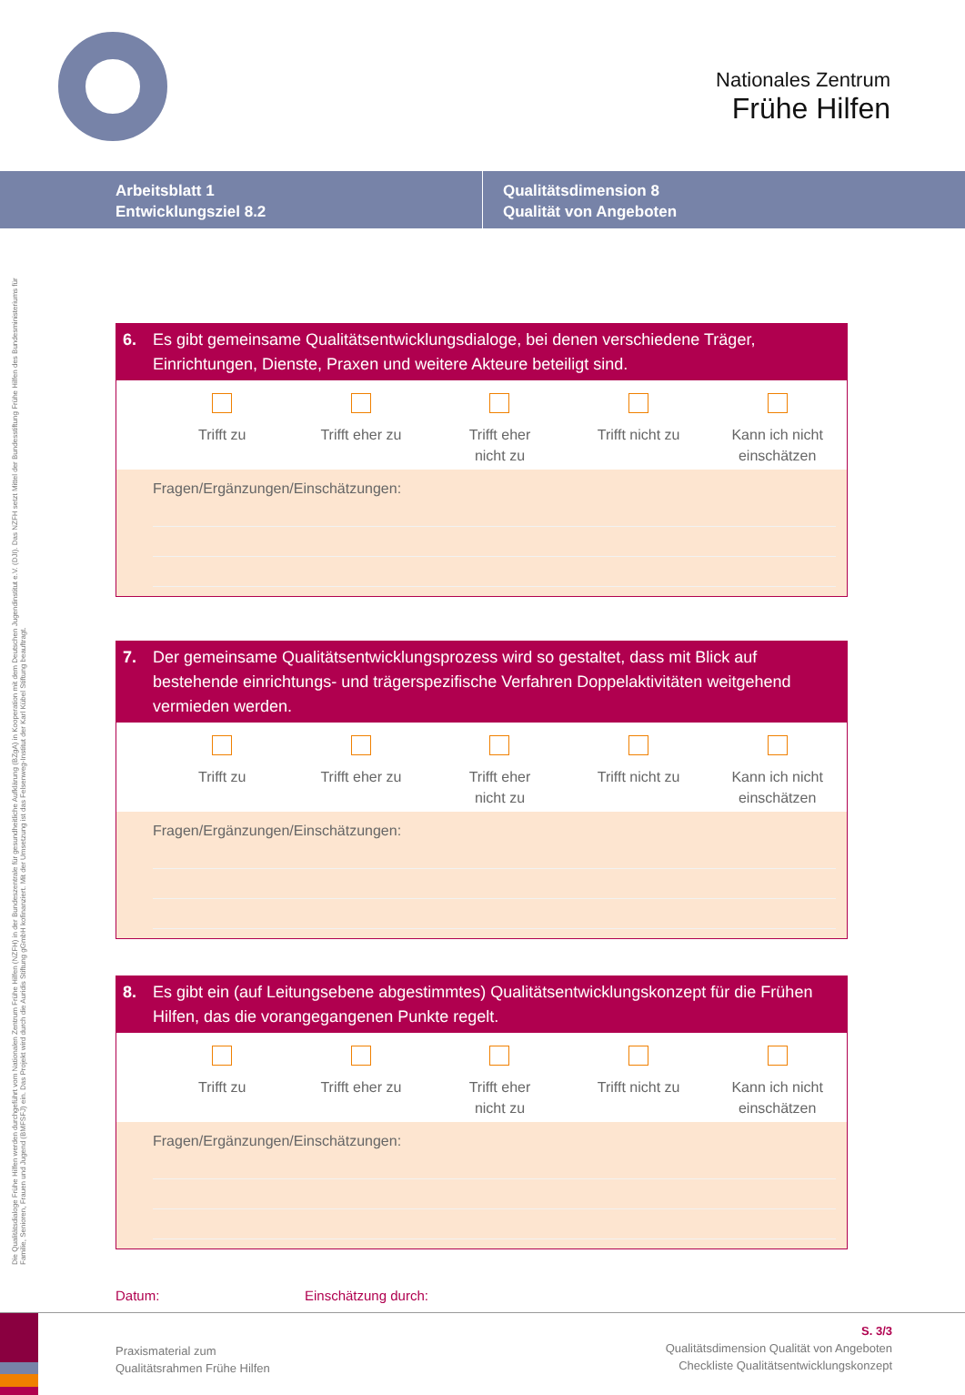Nationales Zentrum
Frühe Hilfen
Arbeitsblatt 1
Entwicklungsziel 8.2
Qualitätsdimension 8
Qualität von Angeboten
Die Qualitätsdialoge Frühe Hilfen werden durchgeführt vom Nationalen Zentrum Frühe Hilfen (NZFH) in der Bundeszentrale für gesundheitliche Aufklärung (BZgA) in Kooperation mit dem Deutschen Jugendinstitut e.V. (DJI). Das NZFH setzt Mittel der Bundesstiftung Frühe Hilfen des Bundesministeriums für Familie, Senioren, Frauen und Jugend (BMFSFJ) ein. Das Projekt wird durch die Auridis Stiftung gGmbH kofinanziert. Mit der Umsetzung ist das Felsenweg-Institut der Karl Kübel Stiftung beauftragt.
6. Es gibt gemeinsame Qualitätsentwicklungsdialoge, bei denen verschiedene Träger, Einrichtungen, Dienste, Praxen und weitere Akteure beteiligt sind.
Trifft zu Trifft eher zu Trifft eher
nicht zu
Trifft nicht zu Kann ich nicht
einschätzen
Fragen/Ergänzungen/Einschätzungen:
7. Der gemeinsame Qualitätsentwicklungsprozess wird so gestaltet, dass mit Blick auf bestehende einrichtungs- und trägerspezifische Verfahren Doppelaktivitäten weitgehend vermieden werden.
Trifft zu Trifft eher zu Trifft eher
nicht zu
Trifft nicht zu Kann ich nicht
einschätzen
Fragen/Ergänzungen/Einschätzungen:
8. Es gibt ein (auf Leitungsebene abgestimmtes) Qualitätsentwicklungskonzept für die Frühen Hilfen, das die vorangegangenen Punkte regelt.
Trifft zu Trifft eher zu Trifft eher
nicht zu
Trifft nicht zu Kann ich nicht
einschätzen
Fragen/Ergänzungen/Einschätzungen:
Datum: Einschätzung durch:
Praxismaterial zum
Qualitätsrahmen Frühe Hilfen
S. 3/3
Qualitätsdimension Qualität von Angeboten
Checkliste Qualitätsentwicklungskonzept